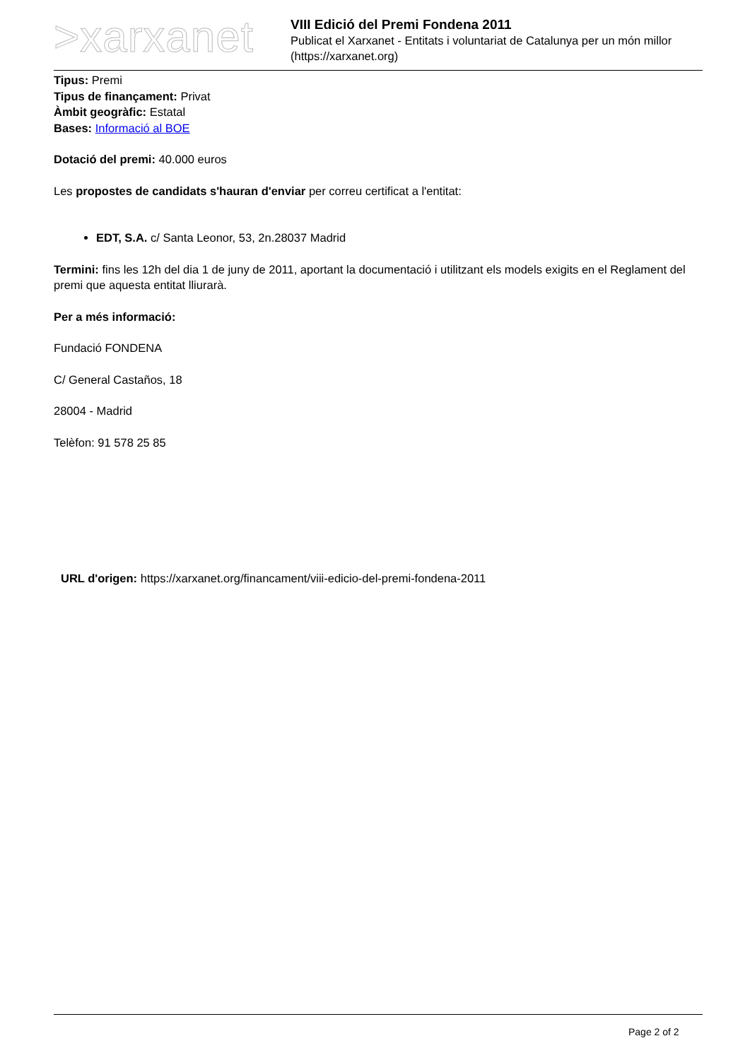>xarxanet
VIII Edició del Premi Fondena 2011
Publicat el Xarxanet - Entitats i voluntariat de Catalunya per un món millor (https://xarxanet.org)
Tipus: Premi
Tipus de finançament: Privat
Àmbit geogràfic: Estatal
Bases: Informació al BOE
Dotació del premi: 40.000 euros
Les propostes de candidats s'hauran d'enviar per correu certificat a l'entitat:
EDT, S.A. c/ Santa Leonor, 53, 2n.28037 Madrid
Termini: fins les 12h del dia 1 de juny de 2011, aportant la documentació i utilitzant els models exigits en el Reglament del premi que aquesta entitat lliurarà.
Per a més informació:
Fundació FONDENA
C/ General Castaños, 18
28004 - Madrid
Telèfon: 91 578 25 85
URL d'origen: https://xarxanet.org/financament/viii-edicio-del-premi-fondena-2011
Page 2 of 2